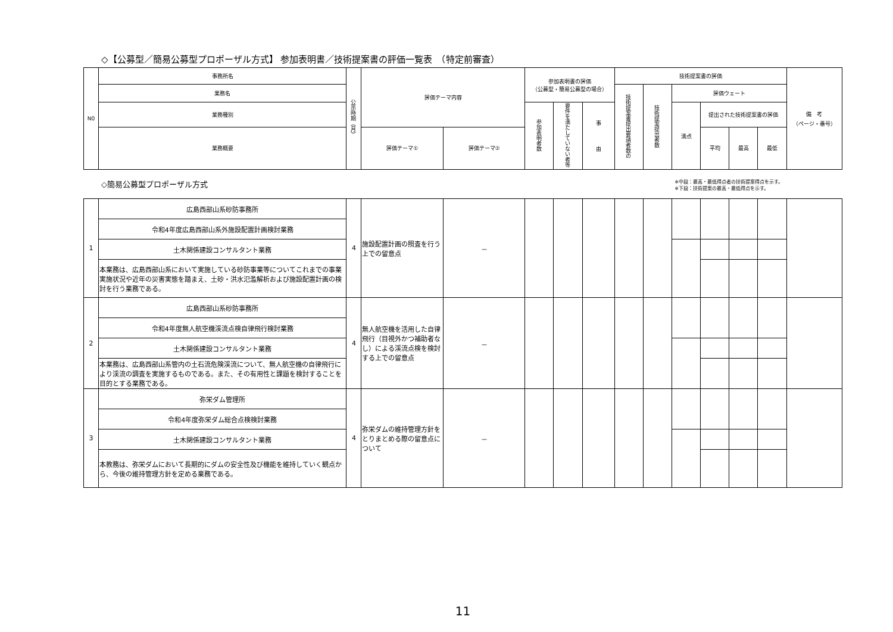◇【公募型／簡易公募型プロポーザル方式】 参加表明書／技術提案書の評価一覧表　（特定前審査）
| N0 | 事務所名 | 公示時期（月） | 評価テーマ内容 | | 参加表明書の評価 （公募型・簡易公募型の場合） | | | 技術提案書の評価 | | | | | | 備 考 （ページ・番号） |
| --- | --- | --- | --- | --- | --- | --- | --- | --- | --- | --- | --- | --- | --- | --- |
| | 業務名 | | | | | | | 技術提案書提出要請者数の | 技術提案提出者数 | 評価ウェート | | | | |
| | 業務種別 | | | | 参加表明者数 | 要件を満たしていない者等 | 事 由 | | | 満点 | 提出された技術提案書の評価 | | | |
| | 業務概要 | | 評価テーマ① | 評価テーマ② | | | | | | | 平均 | 最高 | 最低 | |
◇簡易公募型プロポーザル方式 ※中段：最高・最低得点者の技術提案得点を示す。
※下段：技術提案の最高・最低得点を示す。
| 1 | 広島西部山系砂防事務所 | 4 | 施設配置計画の照査を行う上での留意点 | － | | | | | | | | | | |
| | 令和4年度広島西部山系外施設配置計画検討業務 | | | | | | | | | | | | | |
| | 土木関係建設コンサルタント業務 | | | | | | | | | | | | | |
| | 本業務は、広島西部山系において実施している砂防事業等についてこれまでの事業実施状況や近年の災害実態を踏まえ、土砂・洪水氾濫解析および施設配置計画の検討を行う業務である。 | | | | | | | | | | | | | |
| 2 | 広島西部山系砂防事務所 | 4 | 無人航空機を活用した自律飛行（目視外かつ補助者なし）による渓流点検を検討する上での留意点 | － | | | | | | | | | | |
| | 令和4年度無人航空機渓流点検自律飛行検討業務 | | | | | | | | | | | | | |
| | 土木関係建設コンサルタント業務 | | | | | | | | | | | | | |
| | 本業務は、広島西部山系管内の土石流危険渓流について、無人航空機の自律飛行により渓流の調査を実施するものである。また、その有用性と課題を検討することを目的とする業務である。 | | | | | | | | | | | | | |
| 3 | 弥栄ダム管理所 | 4 | 弥栄ダムの維持管理方針をとりまとめる際の留意点について | － | | | | | | | | | | |
| | 令和4年度弥栄ダム総合点検検討業務 | | | | | | | | | | | | | |
| | 土木関係建設コンサルタント業務 | | | | | | | | | | | | | |
| | 本教務は、弥栄ダムにおいて長期的にダムの安全性及び機能を維持していく観点から、今後の維持管理方針を定める業務である。 | | | | | | | | | | | | | |
11